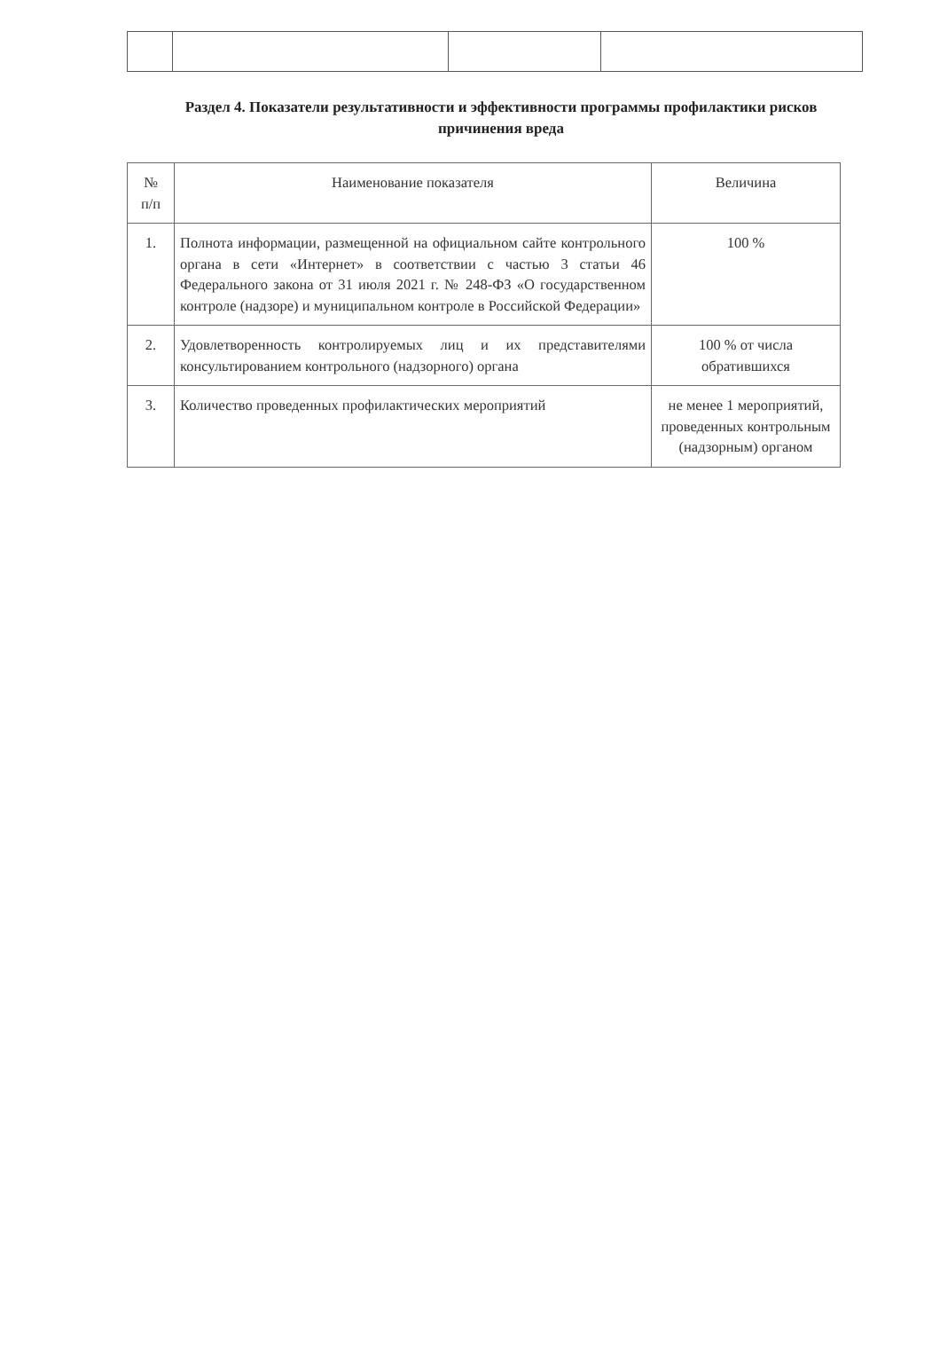Раздел 4. Показатели результативности и эффективности программы профилактики рисков причинения вреда
| № п/п | Наименование показателя | Величина |
| --- | --- | --- |
| 1. | Полнота информации, размещенной на официальном сайте контрольного органа в сети «Интернет» в соответствии с частью 3 статьи 46 Федерального закона от 31 июля 2021 г. № 248-ФЗ «О государственном контроле (надзоре) и муниципальном контроле в Российской Федерации» | 100 % |
| 2. | Удовлетворенность контролируемых лиц и их представителями консультированием контрольного (надзорного) органа | 100 % от числа обратившихся |
| 3. | Количество проведенных профилактических мероприятий | не менее 1 мероприятий, проведенных контрольным (надзорным) органом |